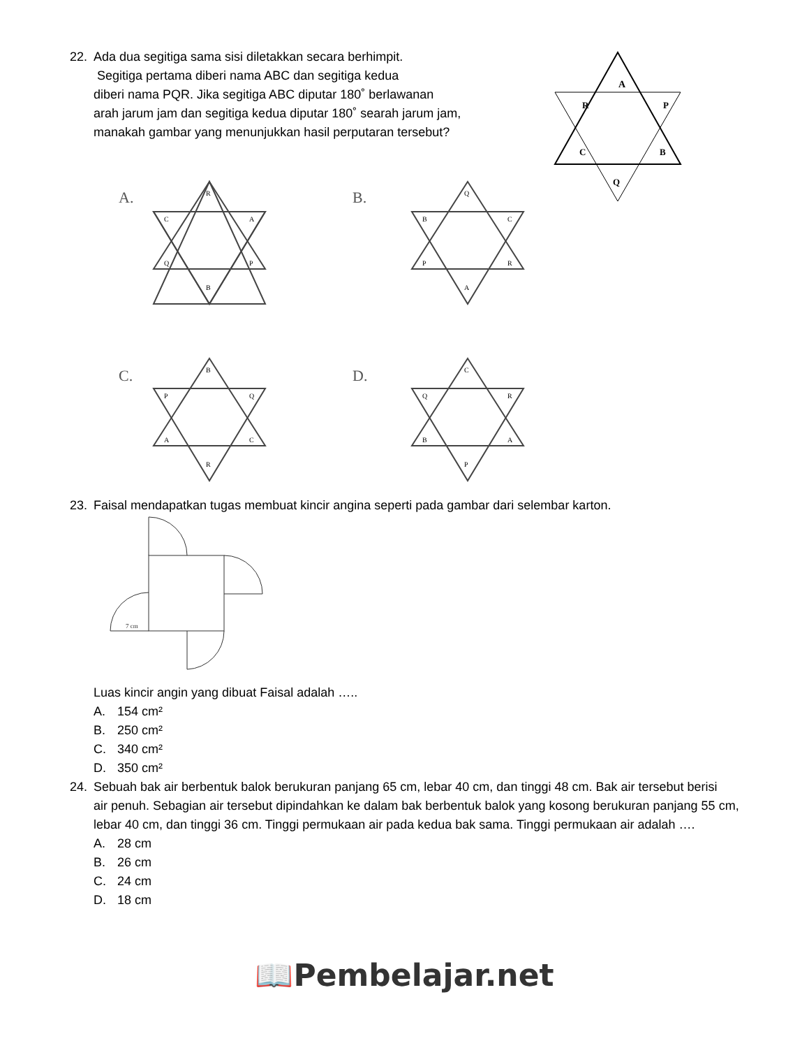22. Ada dua segitiga sama sisi diletakkan secara berhimpit.
Segitiga pertama diberi nama ABC dan segitiga kedua
diberi nama PQR. Jika segitiga ABC diputar 180˚ berlawanan
arah jarum jam dan segitiga kedua diputar 180˚ searah jarum jam,
manakah gambar yang menunjukkan hasil perputaran tersebut?
A
R
P
C
B
Q
A.
R
C
A
Q
P
B
B.
Q
B
C
P
R
A
C.
B
P
Q
A
C
R
D.
C
Q
R
B
A
P
23. Faisal mendapatkan tugas membuat kincir angina seperti pada gambar dari selembar karton.
7 cm
Luas kincir angin yang dibuat Faisal adalah …..
A. 154 cm²
B. 250 cm²
C. 340 cm²
D. 350 cm²
24. Sebuah bak air berbentuk balok berukuran panjang 65 cm, lebar 40 cm, dan tinggi 48 cm. Bak air tersebut berisi
air penuh. Sebagian air tersebut dipindahkan ke dalam bak berbentuk balok yang kosong berukuran panjang 55 cm, lebar 40 cm, dan tinggi 36 cm. Tinggi permukaan air pada kedua bak sama. Tinggi permukaan air adalah ….
A. 28 cm
B. 26 cm
C. 24 cm
D. 18 cm
📖Pembelajar.net